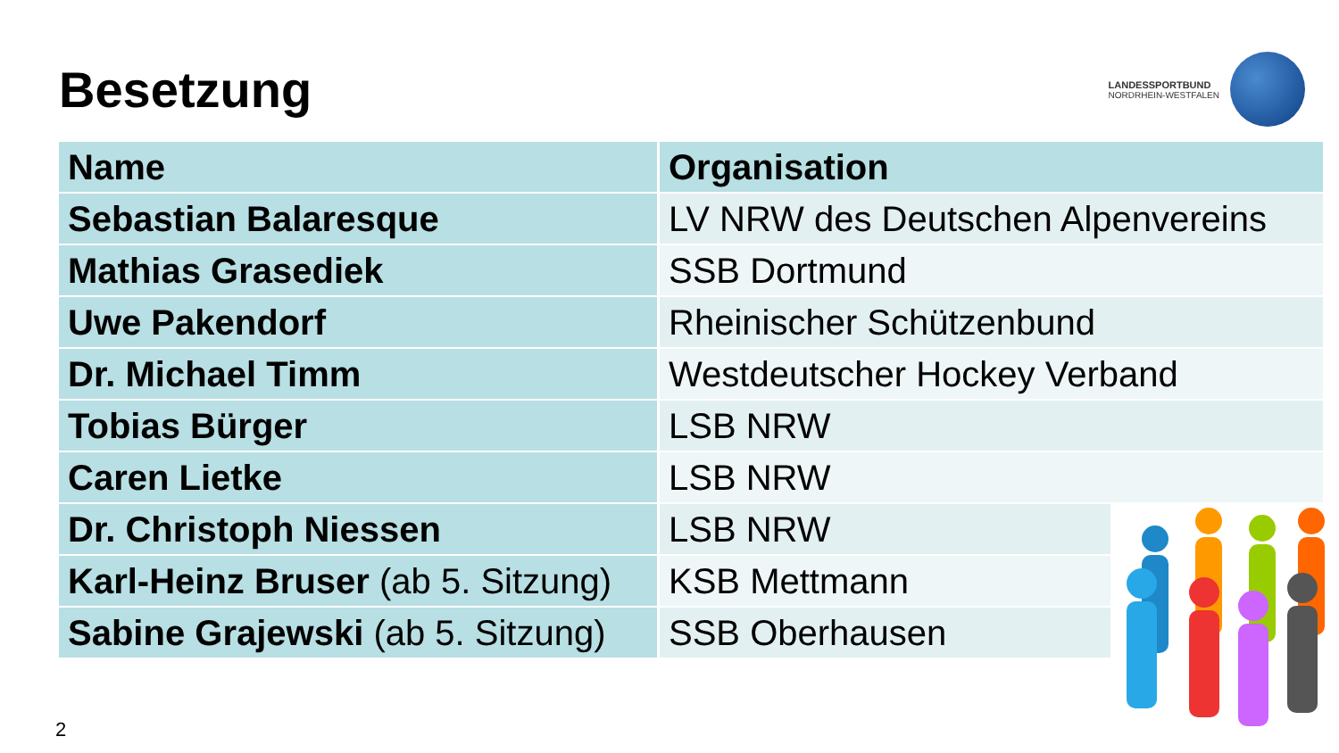Besetzung
LANDESSPORTBUND
NORDRHEIN-WESTFALEN
| Name | Organisation |
| --- | --- |
| Sebastian Balaresque | LV NRW des Deutschen Alpenvereins |
| Mathias Grasediek | SSB Dortmund |
| Uwe Pakendorf | Rheinischer Schützenbund |
| Dr. Michael Timm | Westdeutscher Hockey Verband |
| Tobias Bürger | LSB NRW |
| Caren Lietke | LSB NRW |
| Dr. Christoph Niessen | LSB NRW |
| Karl-Heinz Bruser (ab 5. Sitzung) | KSB Mettmann |
| Sabine Grajewski (ab 5. Sitzung) | SSB Oberhausen |
2